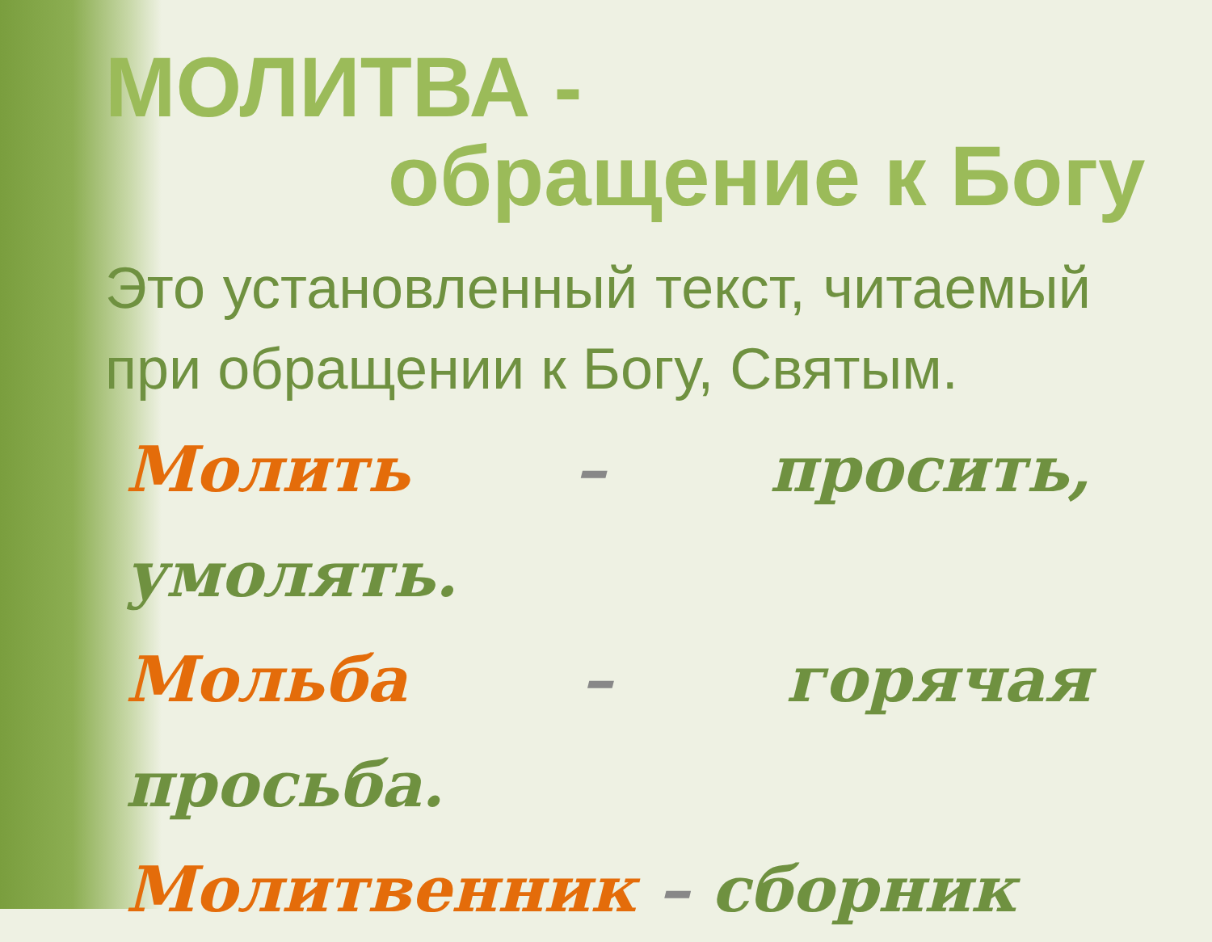МОЛИТВА -
обращение к Богу
Это установленный текст, читаемый при обращении к Богу, Святым.
Молить – просить, умолять.
Мольба – горячая просьба.
Молитвенник – сборник